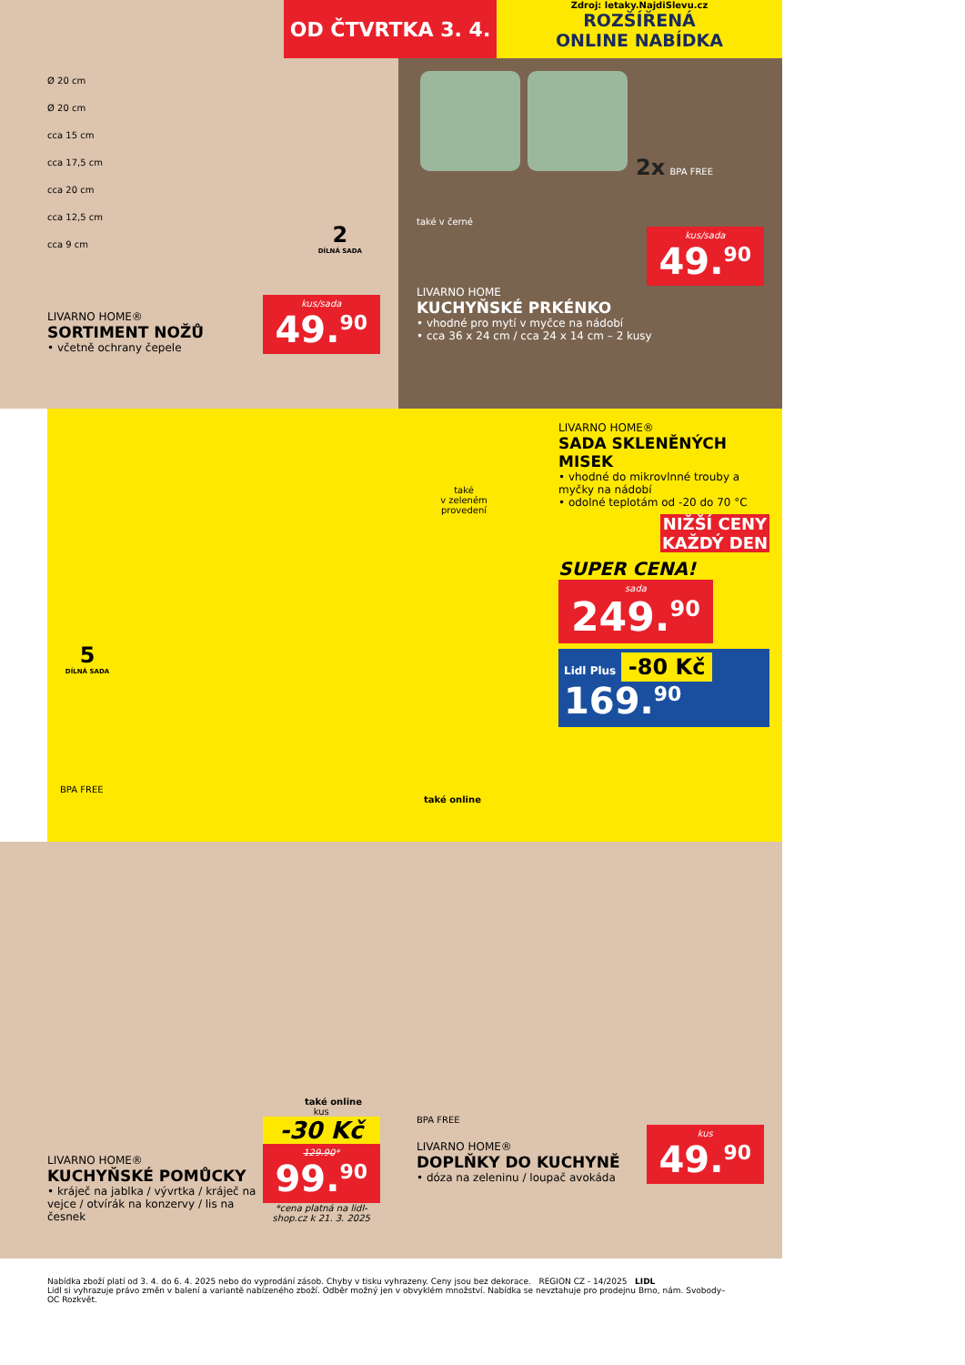OD ČTVRTKA 3. 4.
Zdroj: letaky.NajdiSlevu.cz
ROZŠÍŘENÁ
ONLINE NABÍDKA
Ø 20 cm
Ø 20 cm
cca 15 cm
cca 17,5 cm
cca 20 cm
cca 12,5 cm
cca 9 cm
2
DÍLNÁ SADA
LIVARNO HOME®
SORTIMENT NOŽŮ
• včetně ochrany čepele
kus/sada 49.<sup>90</sup>
2x BPA FREE
také v černé
kus/sada 49.<sup>90</sup>
LIVARNO HOME
KUCHYŇSKÉ PRKÉNKO
• vhodné pro mytí v myčce na nádobí
• cca 36 x 24 cm / cca 24 x 14 cm – 2 kusy
také
v zeleném
provedení
5
DÍLNÁ SADA
BPA FREE
také online
LIVARNO HOME®
SADA SKLENĚNÝCH MISEK
• vhodné do mikrovlnné trouby a myčky na nádobí
• odolné teplotám od -20 do 70 °C
NIŽŠÍ CENY KAŽDÝ DEN
SUPER CENA!
sada 249.<sup>90</sup>
Lidl Plus -80 Kč
169.<sup>90</sup>
také online
LIVARNO HOME®
KUCHYŇSKÉ POMŮCKY
• kráječ na jablka / vývrtka / kráječ na vejce / otvírák na konzervy / lis na česnek
kus
-30 Kč
129.90* 99.<sup>90</sup>
*cena platná na lidl-shop.cz k 21. 3. 2025
BPA FREE
LIVARNO HOME®
DOPLŇKY DO KUCHYNĚ
• dóza na zeleninu / loupač avokáda
kus 49.<sup>90</sup>
Nabídka zboží platí od 3. 4. do 6. 4. 2025 nebo do vyprodání zásob. Chyby v tisku vyhrazeny. Ceny jsou bez dekorace. REGION CZ - 14/2025 LIDL
Lidl si vyhrazuje právo změn v balení a variantě nabízeného zboží. Odběr možný jen v obvyklém množství. Nabídka se nevztahuje pro prodejnu Brno, nám. Svobody–OC Rozkvět.